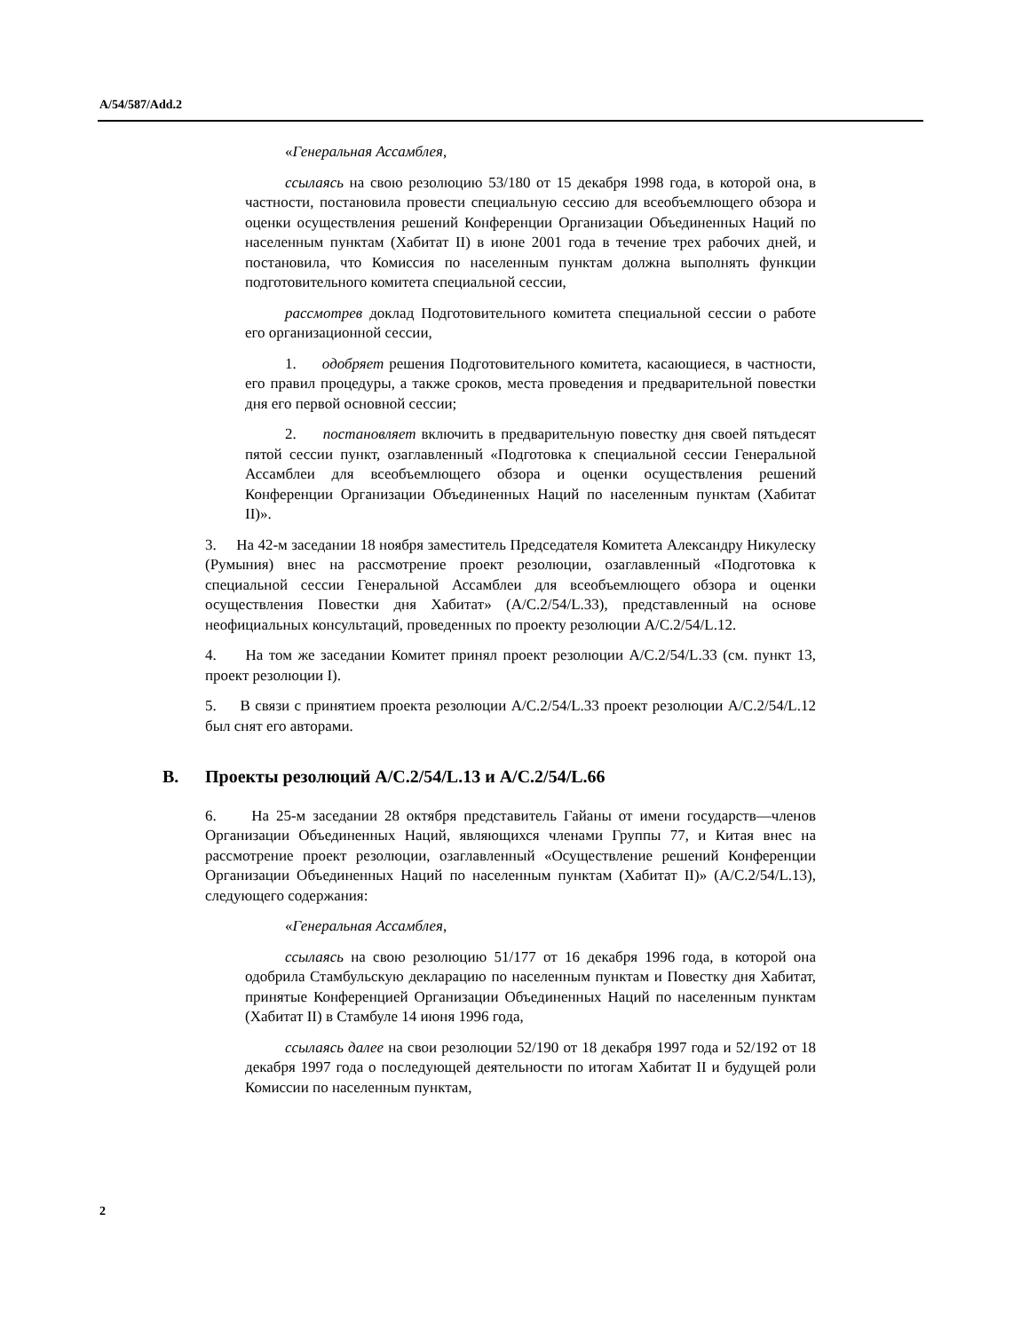A/54/587/Add.2
«Генеральная Ассамблея,
ссылаясь на свою резолюцию 53/180 от 15 декабря 1998 года, в которой она, в частности, постановила провести специальную сессию для всеобъемлющего обзора и оценки осуществления решений Конференции Организации Объединенных Наций по населенным пунктам (Хабитат II) в июне 2001 года в течение трех рабочих дней, и постановила, что Комиссия по населенным пунктам должна выполнять функции подготовительного комитета специальной сессии,
рассмотрев доклад Подготовительного комитета специальной сессии о работе его организационной сессии,
1. одобряет решения Подготовительного комитета, касающиеся, в частности, его правил процедуры, а также сроков, места проведения и предварительной повестки дня его первой основной сессии;
2. постановляет включить в предварительную повестку дня своей пятьдесят пятой сессии пункт, озаглавленный «Подготовка к специальной сессии Генеральной Ассамблеи для всеобъемлющего обзора и оценки осуществления решений Конференции Организации Объединенных Наций по населенным пунктам (Хабитат II)».
3. На 42-м заседании 18 ноября заместитель Председателя Комитета Александру Никулеску (Румыния) внес на рассмотрение проект резолюции, озаглавленный «Подготовка к специальной сессии Генеральной Ассамблеи для всеобъемлющего обзора и оценки осуществления Повестки дня Хабитат» (A/C.2/54/L.33), представленный на основе неофициальных консультаций, проведенных по проекту резолюции A/C.2/54/L.12.
4. На том же заседании Комитет принял проект резолюции A/C.2/54/L.33 (см. пункт 13, проект резолюции I).
5. В связи с принятием проекта резолюции A/C.2/54/L.33 проект резолюции A/C.2/54/L.12 был снят его авторами.
B. Проекты резолюций A/C.2/54/L.13 и A/C.2/54/L.66
6. На 25-м заседании 28 октября представитель Гайаны от имени государств—членов Организации Объединенных Наций, являющихся членами Группы 77, и Китая внес на рассмотрение проект резолюции, озаглавленный «Осуществление решений Конференции Организации Объединенных Наций по населенным пунктам (Хабитат II)» (A/C.2/54/L.13), следующего содержания:
«Генеральная Ассамблея,
ссылаясь на свою резолюцию 51/177 от 16 декабря 1996 года, в которой она одобрила Стамбульскую декларацию по населенным пунктам и Повестку дня Хабитат, принятые Конференцией Организации Объединенных Наций по населенным пунктам (Хабитат II) в Стамбуле 14 июня 1996 года,
ссылаясь далее на свои резолюции 52/190 от 18 декабря 1997 года и 52/192 от 18 декабря 1997 года о последующей деятельности по итогам Хабитат II и будущей роли Комиссии по населенным пунктам,
2